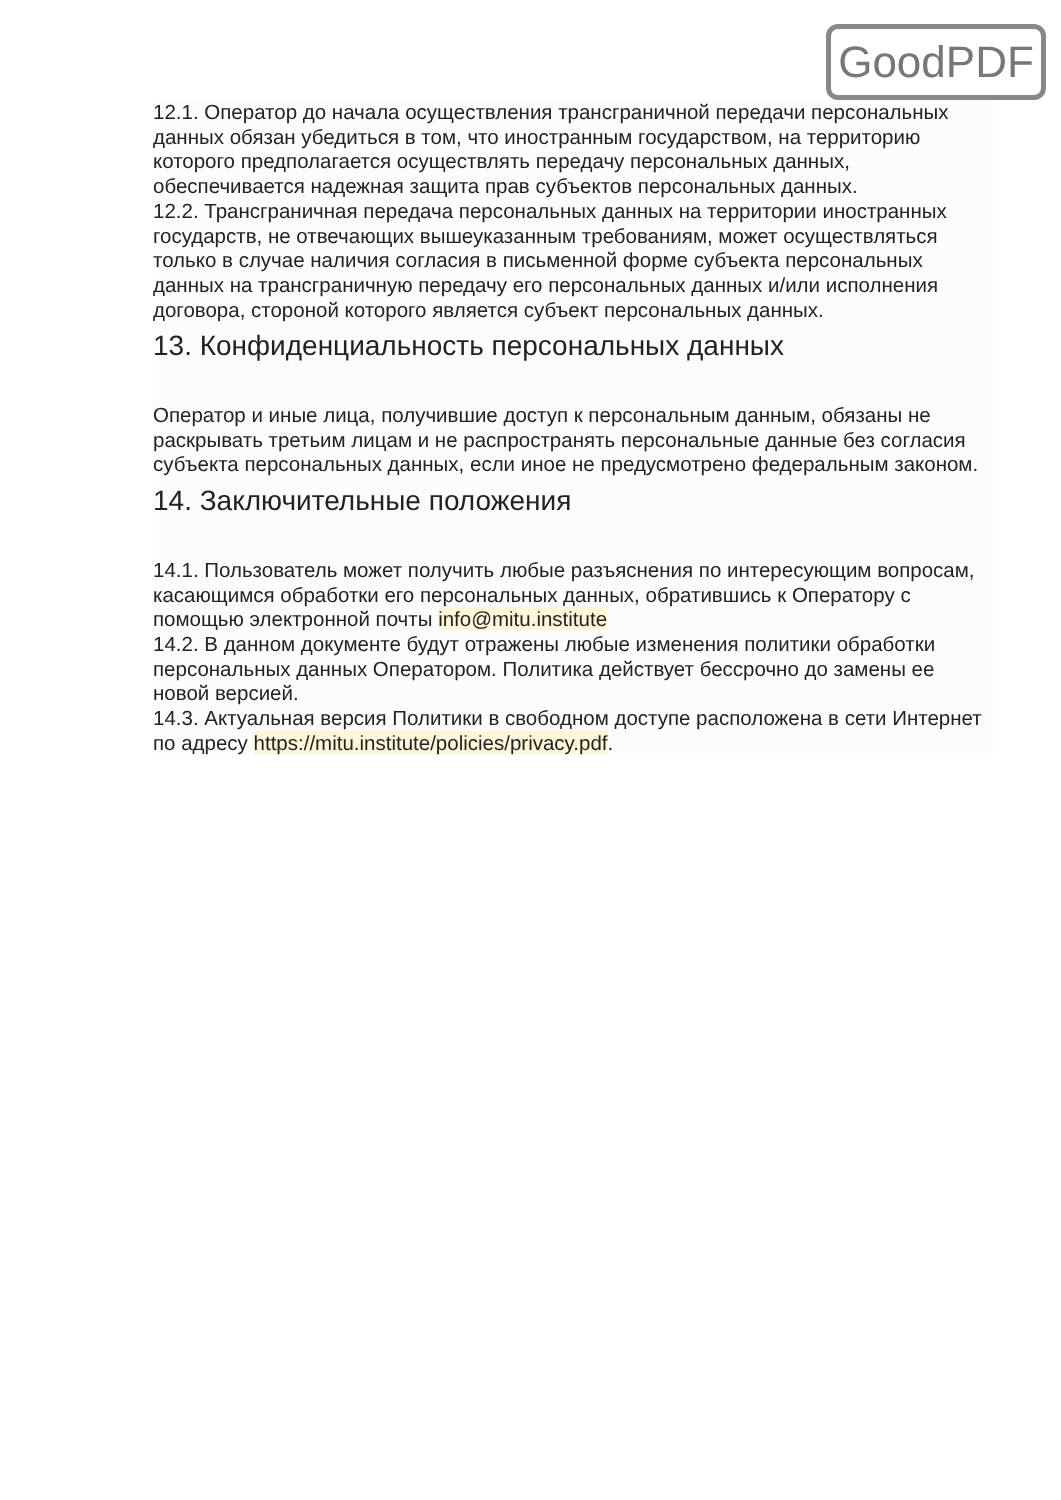GoodPDF
12.1. Оператор до начала осуществления трансграничной передачи персональных данных обязан убедиться в том, что иностранным государством, на территорию которого предполагается осуществлять передачу персональных данных, обеспечивается надежная защита прав субъектов персональных данных.
12.2. Трансграничная передача персональных данных на территории иностранных государств, не отвечающих вышеуказанным требованиям, может осуществляться только в случае наличия согласия в письменной форме субъекта персональных данных на трансграничную передачу его персональных данных и/или исполнения договора, стороной которого является субъект персональных данных.
13. Конфиденциальность персональных данных
Оператор и иные лица, получившие доступ к персональным данным, обязаны не раскрывать третьим лицам и не распространять персональные данные без согласия субъекта персональных данных, если иное не предусмотрено федеральным законом.
14. Заключительные положения
14.1. Пользователь может получить любые разъяснения по интересующим вопросам, касающимся обработки его персональных данных, обратившись к Оператору с помощью электронной почты info@mitu.institute
14.2. В данном документе будут отражены любые изменения политики обработки персональных данных Оператором. Политика действует бессрочно до замены ее новой версией.
14.3. Актуальная версия Политики в свободном доступе расположена в сети Интернет по адресу https://mitu.institute/policies/privacy.pdf.